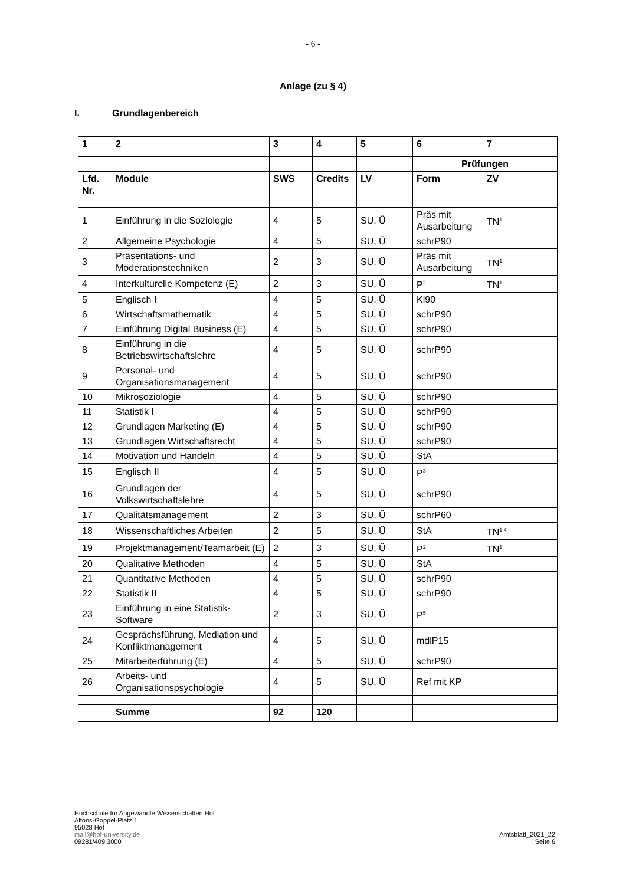- 6 -
Anlage (zu § 4)
I. Grundlagenbereich
| 1 | 2 | 3 | 4 | 5 | 6 | 7 |
| --- | --- | --- | --- | --- | --- | --- |
| | | | | | Prüfungen | |
| Lfd. Nr. | Module | SWS | Credits | LV | Form | ZV |
| 1 | Einführung in die Soziologie | 4 | 5 | SU, Ü | Präs mit Ausarbeitung | TN<sup>1</sup> |
| 2 | Allgemeine Psychologie | 4 | 5 | SU, Ü | schrP90 | |
| 3 | Präsentations- und Moderationstechniken | 2 | 3 | SU, Ü | Präs mit Ausarbeitung | TN<sup>1</sup> |
| 4 | Interkulturelle Kompetenz (E) | 2 | 3 | SU, Ü | P<sup>2</sup> | TN<sup>1</sup> |
| 5 | Englisch I | 4 | 5 | SU, Ü | Kl90 | |
| 6 | Wirtschaftsmathematik | 4 | 5 | SU, Ü | schrP90 | |
| 7 | Einführung Digital Business (E) | 4 | 5 | SU, Ü | schrP90 | |
| 8 | Einführung in die Betriebswirtschaftslehre | 4 | 5 | SU, Ü | schrP90 | |
| 9 | Personal- und Organisationsmanagement | 4 | 5 | SU, Ü | schrP90 | |
| 10 | Mikrosoziologie | 4 | 5 | SU, Ü | schrP90 | |
| 11 | Statistik I | 4 | 5 | SU, Ü | schrP90 | |
| 12 | Grundlagen Marketing (E) | 4 | 5 | SU, Ü | schrP90 | |
| 13 | Grundlagen Wirtschaftsrecht | 4 | 5 | SU, Ü | schrP90 | |
| 14 | Motivation und Handeln | 4 | 5 | SU, Ü | StA | |
| 15 | Englisch II | 4 | 5 | SU, Ü | P<sup>3</sup> | |
| 16 | Grundlagen der Volkswirtschaftslehre | 4 | 5 | SU, Ü | schrP90 | |
| 17 | Qualitätsmanagement | 2 | 3 | SU, Ü | schrP60 | |
| 18 | Wissenschaftliches Arbeiten | 2 | 5 | SU, Ü | StA | TN<sup>1,4</sup> |
| 19 | Projektmanagement/Teamarbeit (E) | 2 | 3 | SU, Ü | P<sup>2</sup> | TN<sup>1</sup> |
| 20 | Qualitative Methoden | 4 | 5 | SU, Ü | StA | |
| 21 | Quantitative Methoden | 4 | 5 | SU, Ü | schrP90 | |
| 22 | Statistik II | 4 | 5 | SU, Ü | schrP90 | |
| 23 | Einführung in eine Statistik-Software | 2 | 3 | SU, Ü | P<sup>5</sup> | |
| 24 | Gesprächsführung, Mediation und Konfliktmanagement | 4 | 5 | SU, Ü | mdlP15 | |
| 25 | Mitarbeiterführung (E) | 4 | 5 | SU, Ü | schrP90 | |
| 26 | Arbeits- und Organisationspsychologie | 4 | 5 | SU, Ü | Ref mit KP | |
| | Summe | 92 | 120 | | | |
Hochschule für Angewandte Wissenschaften Hof
Alfons-Goppel-Platz 1
95028 Hof
mail@hof-university.de
09281/409 3000
Amtsblatt_2021_22
Seite 6